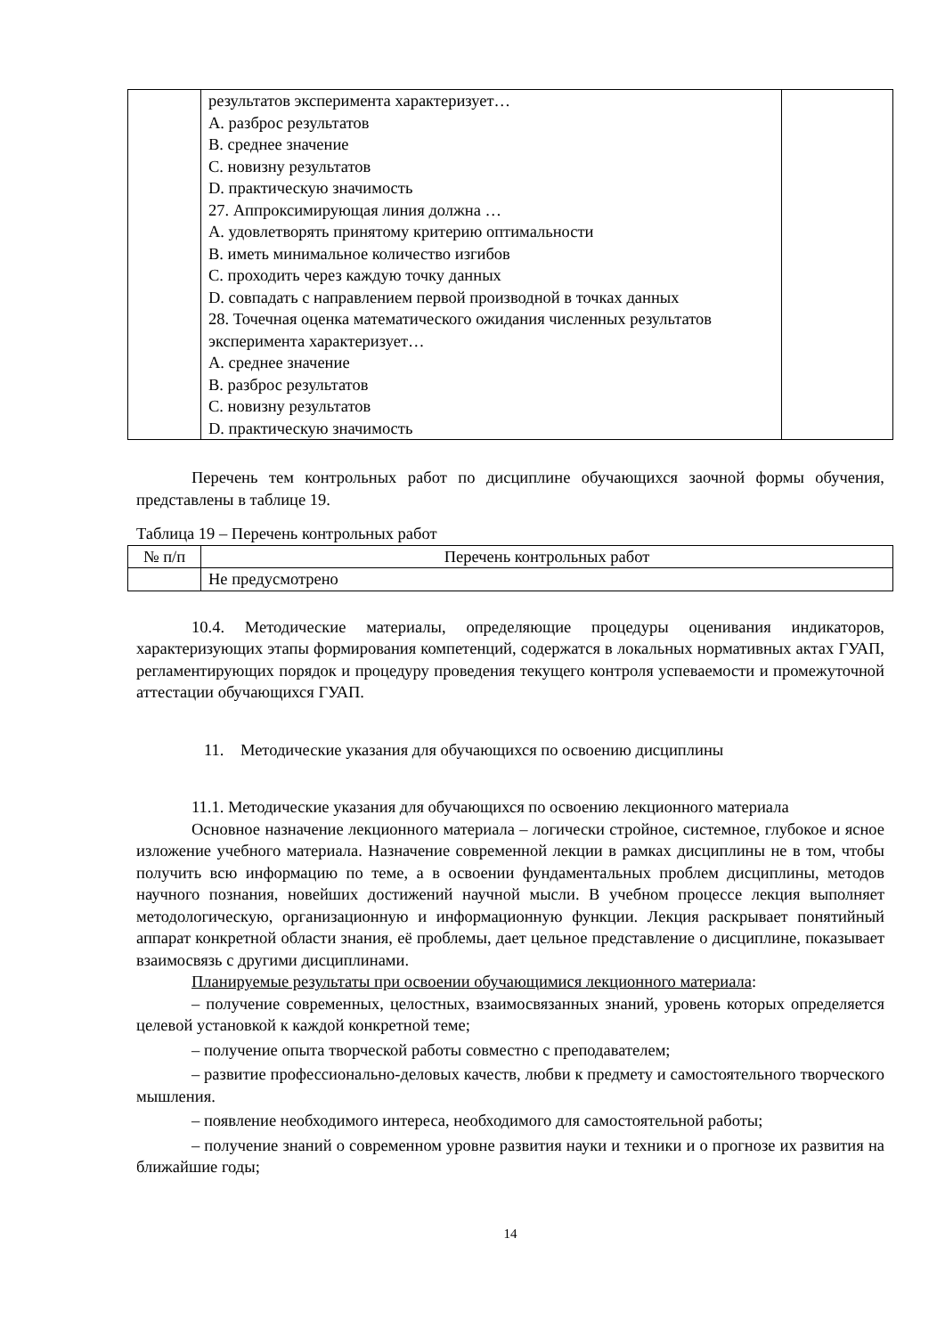| | результатов эксперимента характеризует… A. разброс результатов B. среднее значение C. новизну результатов D. практическую значимость 27. Аппроксимирующая линия должна … A. удовлетворять принятому критерию оптимальности B. иметь минимальное количество изгибов C. проходить через каждую точку данных D. совпадать с направлением первой производной в точках данных 28. Точечная оценка математического ожидания численных результатов эксперимента характеризует… A. среднее значение B. разброс результатов C. новизну результатов D. практическую значимость | |
Перечень тем контрольных работ по дисциплине обучающихся заочной формы обучения, представлены в таблице 19.
Таблица 19 – Перечень контрольных работ
| № п/п | Перечень контрольных работ |
| --- | --- |
| | Не предусмотрено |
10.4. Методические материалы, определяющие процедуры оценивания индикаторов, характеризующих этапы формирования компетенций, содержатся в локальных нормативных актах ГУАП, регламентирующих порядок и процедуру проведения текущего контроля успеваемости и промежуточной аттестации обучающихся ГУАП.
11. Методические указания для обучающихся по освоению дисциплины
11.1. Методические указания для обучающихся по освоению лекционного материала
Основное назначение лекционного материала – логически стройное, системное, глубокое и ясное изложение учебного материала. Назначение современной лекции в рамках дисциплины не в том, чтобы получить всю информацию по теме, а в освоении фундаментальных проблем дисциплины, методов научного познания, новейших достижений научной мысли. В учебном процессе лекция выполняет методологическую, организационную и информационную функции. Лекция раскрывает понятийный аппарат конкретной области знания, её проблемы, дает цельное представление о дисциплине, показывает взаимосвязь с другими дисциплинами.
Планируемые результаты при освоении обучающимися лекционного материала:
– получение современных, целостных, взаимосвязанных знаний, уровень которых определяется целевой установкой к каждой конкретной теме;
– получение опыта творческой работы совместно с преподавателем;
– развитие профессионально-деловых качеств, любви к предмету и самостоятельного творческого мышления.
– появление необходимого интереса, необходимого для самостоятельной работы;
– получение знаний о современном уровне развития науки и техники и о прогнозе их развития на ближайшие годы;
14